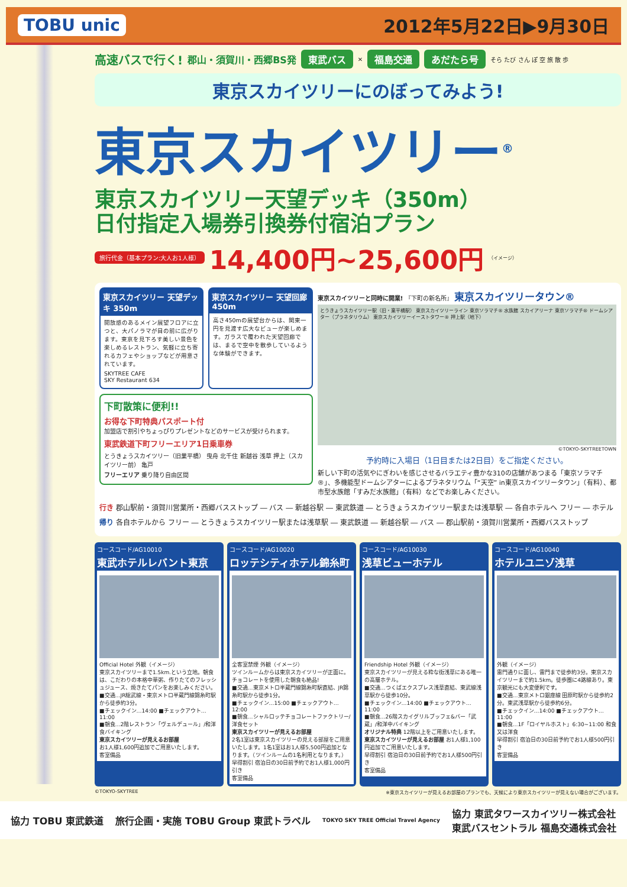TOBU unic 2012年5月22日▶9月30日
高速バスで行く! 郡山・須賀川・西郷BS発 東武バス ✕ 福島交通 あだたら号 そら たび さん ぽ 空 旅 散 歩
東京スカイツリーにのぼってみよう!
東京スカイツリー<sup>®</sup>
東京スカイツリー天望デッキ（350m）
日付指定入場券引換券付宿泊プラン
旅行代金（基本プラン:大人お1人様） 14,400円~25,600円 （イメージ）
東京スカイツリー 天望デッキ 350m
開放感のあるメイン展望フロアに立つと、大パノラマが目の前に広がります。東京を見下ろす美しい景色を楽しめるレストラン、気軽に立ち寄れるカフェやショップなどが用意されています。
SKYTREE CAFE
SKY Restaurant 634
東京スカイツリー 天望回廊 450m
高さ450mの展望台からは、関東一円を見渡す広大なビューが楽しめます。ガラスで覆われた天望回廊では、まるで空中を散歩しているような体験ができます。
下町散策に便利!!
お得な下町特典パスポート付
加盟店で割引やちょっぴりプレゼントなどのサービスが受けられます。
東武鉄道下町フリーエリア1日乗車券
とうきょうスカイツリー（旧業平橋） 曳舟 北千住 新越谷 浅草 押上（スカイツリー前） 亀戸
フリーエリア 乗り降り自由区間
東京スカイツリーと同時に開業! 『下町の新名所』 東京スカイツリータウン®
とうきょうスカイツリー駅（旧・業平橋駅） 東京スカイツリーライン 東京ソラマチ® 水族館 スカイアリーナ 東京ソラマチ® ドームシアター（プラネタリウム） 東京スカイツリーイーストタワー® 押上駅（地下）
©TOKYO-SKYTREETOWN
予約時に入場日（1日目または2日目）をご指定ください。
新しい下町の活気やにぎわいを感じさせるバラエティ豊かな310の店舗があつまる「東京ソラマチ®」、多機能型ドームシアターによるプラネタリウム「“天空” in東京スカイツリータウン」（有料）、都市型水族館「すみだ水族館」（有料）などでお楽しみください。
行き 郡山駅前・須賀川営業所・西郷バスストップ ― バス ― 新越谷駅 ― 東武鉄道 ― とうきょうスカイツリー駅または浅草駅 ― 各自ホテルへ フリー ― ホテル
帰り 各自ホテルから フリー ― とうきょうスカイツリー駅または浅草駅 ― 東武鉄道 ― 新越谷駅 ― バス ― 郡山駅前・須賀川営業所・西郷バスストップ
コースコード/AG10010
東武ホテルレバント東京
Official Hotel 外観（イメージ）
東京スカイツリーまで1.5km.という立地。朝食は、こだわりの本格中華粥、作りたてのフレッシュジュース、焼きたてパンをお楽しみください。
■交通…JR総武線・東京メトロ半蔵門線錦糸町駅から徒歩約3分。
■チェックイン…14:00 ■チェックアウト…11:00
■朝食…2階レストラン「ヴェルデュール」/和洋食バイキング
東京スカイツリーが見えるお部屋
お1人様1,600円追加でご用意いたします。
客室備品
コースコード/AG10020
ロッテシティホテル錦糸町
全客室禁煙 外観（イメージ）
ツインルームからは東京スカイツリーが正面に。チョコレートを使用した朝食も絶品!
■交通…東京メトロ半蔵門線錦糸町駅直結、JR錦糸町駅から徒歩1分。
■チェックイン…15:00 ■チェックアウト…12:00
■朝食…シャルロッテチョコレートファクトリー/洋食セット
東京スカイツリーが見えるお部屋
2名1室は東京スカイツリーの見える部屋をご用意いたします。1名1室はお1人様5,500円追加となります。（ツインルームの1名利用となります。）
早得割引 宿泊日の30日前予約でお1人様1,000円引き
客室備品
コースコード/AG10030
浅草ビューホテル
Friendship Hotel 外観（イメージ）
東京スカイツリーが見える粋な街浅草にある唯一の高層ホテル。
■交通…つくばエクスプレス浅草直結、東武線浅草駅から徒歩10分。
■チェックイン…14:00 ■チェックアウト…11:00
■朝食…26階スカイグリルブッフェ&バー「武蔵」/和洋中バイキング
オリジナル特典 12階以上をご用意いたします。
東京スカイツリーが見えるお部屋 お1人様1,100円追加でご用意いたします。
早得割引 宿泊日の30日前予約でお1人様500円引き
客室備品
コースコード/AG10040
ホテルユニゾ浅草
外観（イメージ）
雷門通りに面し、雷門まで徒歩約3分。東京スカイツリーまで約1.5km。徒歩圏に4路線あり。東京観光にも大変便利です。
■交通…東京メトロ銀座線 田原町駅から徒歩約2分。東武浅草駅から徒歩約6分。
■チェックイン…14:00 ■チェックアウト…11:00
■朝食…1F「ロイヤルホスト」6:30~11:00 和食又は洋食
早得割引 宿泊日の30日前予約でお1人様500円引き
客室備品
©TOKYO-SKYTREE ※東京スカイツリーが見えるお部屋のプランでも、天候により東京スカイツリーが見えない場合がございます。
協力 TOBU 東武鉄道 旅行企画・実施 TOBU Group 東武トラベル TOKYO SKY TREE Official Travel Agency 協力 東武タワースカイツリー株式会社
東武バスセントラル 福島交通株式会社